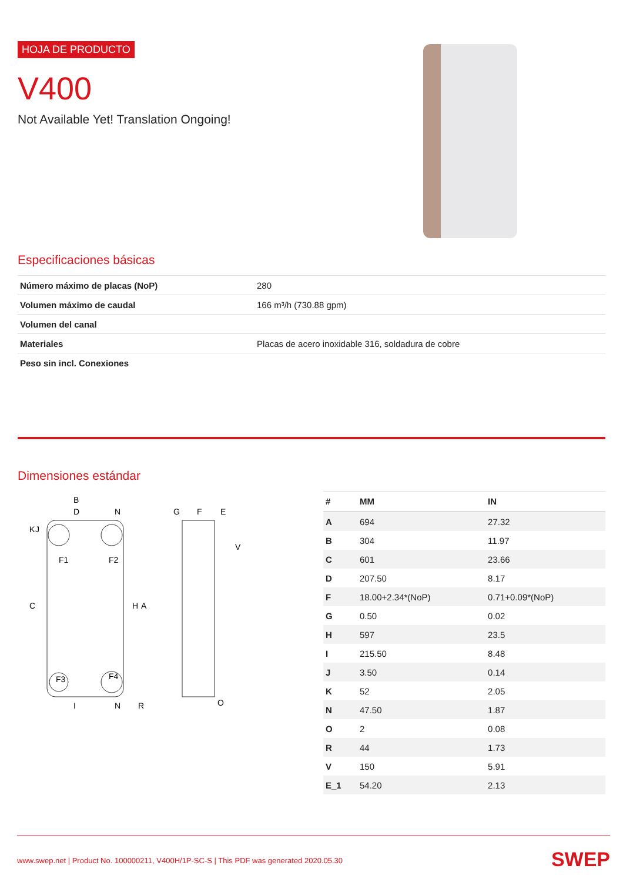HOJA DE PRODUCTO
V400
Not Available Yet! Translation Ongoing!
Especificaciones básicas
| Número máximo de placas (NoP) | 280 |
| Volumen máximo de caudal | 166 m³/h (730.88 gpm) |
| Volumen del canal | |
| Materiales | Placas de acero inoxidable 316, soldadura de cobre |
| Peso sin incl. Conexiones | |
Dimensiones estándar
B
D
N
F1
F2
F3
F4
K
J
C
H
A
I
N
R
G
F
E
V
O
| # | MM | IN |
| --- | --- | --- |
| A | 694 | 27.32 |
| B | 304 | 11.97 |
| C | 601 | 23.66 |
| D | 207.50 | 8.17 |
| F | 18.00+2.34*(NoP) | 0.71+0.09*(NoP) |
| G | 0.50 | 0.02 |
| H | 597 | 23.5 |
| I | 215.50 | 8.48 |
| J | 3.50 | 0.14 |
| K | 52 | 2.05 |
| N | 47.50 | 1.87 |
| O | 2 | 0.08 |
| R | 44 | 1.73 |
| V | 150 | 5.91 |
| E_1 | 54.20 | 2.13 |
www.swep.net | Product No. 100000211, V400H/1P-SC-S | This PDF was generated 2020.05.30 SWEP